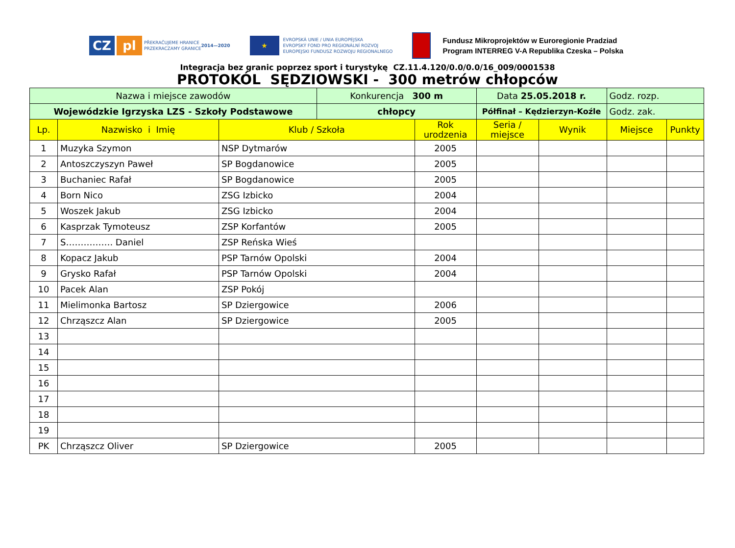CZ pl
PŘEKRAČUJEME HRANICE
PRZEKRACZAMY GRANICE
2014—2020
★
EVROPSKÁ UNIE / UNIA EUROPEJSKA
EVROPSKÝ FOND PRO REGIONÁLNÍ ROZVOJ
EUROPEJSKI FUNDUSZ ROZWOJU REGIONALNEGO
Fundusz Mikroprojektów w Euroregionie Pradziad
Program INTERREG V-A Republika Czeska – Polska
Integracja bez granic poprzez sport i turystykę CZ.11.4.120/0.0/0.0/16_009/0001538
PROTOKÓL SĘDZIOWSKI - 300 metrów chłopców
| Nazwa i miejsce zawodów | | | Konkurencja 300 m | | Data 25.05.2018 r. | | Godz. rozp. | |
| Wojewódzkie Igrzyska LZS - Szkoły Podstawowe | | | chłopcy | | Półfinał – Kędzierzyn-Koźle | | Godz. zak. | |
| Lp. | Nazwisko i Imię | Klub / Szkoła | | Rok urodzenia | Seria / miejsce | Wynik | Miejsce | Punkty |
| 1 | Muzyka Szymon | NSP Dytmarów | | 2005 | | | | |
| 2 | Antoszczyszyn Paweł | SP Bogdanowice | | 2005 | | | | |
| 3 | Buchaniec Rafał | SP Bogdanowice | | 2005 | | | | |
| 4 | Born Nico | ZSG Izbicko | | 2004 | | | | |
| 5 | Woszek Jakub | ZSG Izbicko | | 2004 | | | | |
| 6 | Kasprzak Tymoteusz | ZSP Korfantów | | 2005 | | | | |
| 7 | S……………. Daniel | ZSP Reńska Wieś | | | | | | |
| 8 | Kopacz Jakub | PSP Tarnów Opolski | | 2004 | | | | |
| 9 | Grysko Rafał | PSP Tarnów Opolski | | 2004 | | | | |
| 10 | Pacek Alan | ZSP Pokój | | | | | | |
| 11 | Mielimonka Bartosz | SP Dziergowice | | 2006 | | | | |
| 12 | Chrząszcz Alan | SP Dziergowice | | 2005 | | | | |
| 13 | | | | | | | | |
| 14 | | | | | | | | |
| 15 | | | | | | | | |
| 16 | | | | | | | | |
| 17 | | | | | | | | |
| 18 | | | | | | | | |
| 19 | | | | | | | | |
| PK | Chrząszcz Oliver | SP Dziergowice | | 2005 | | | | |